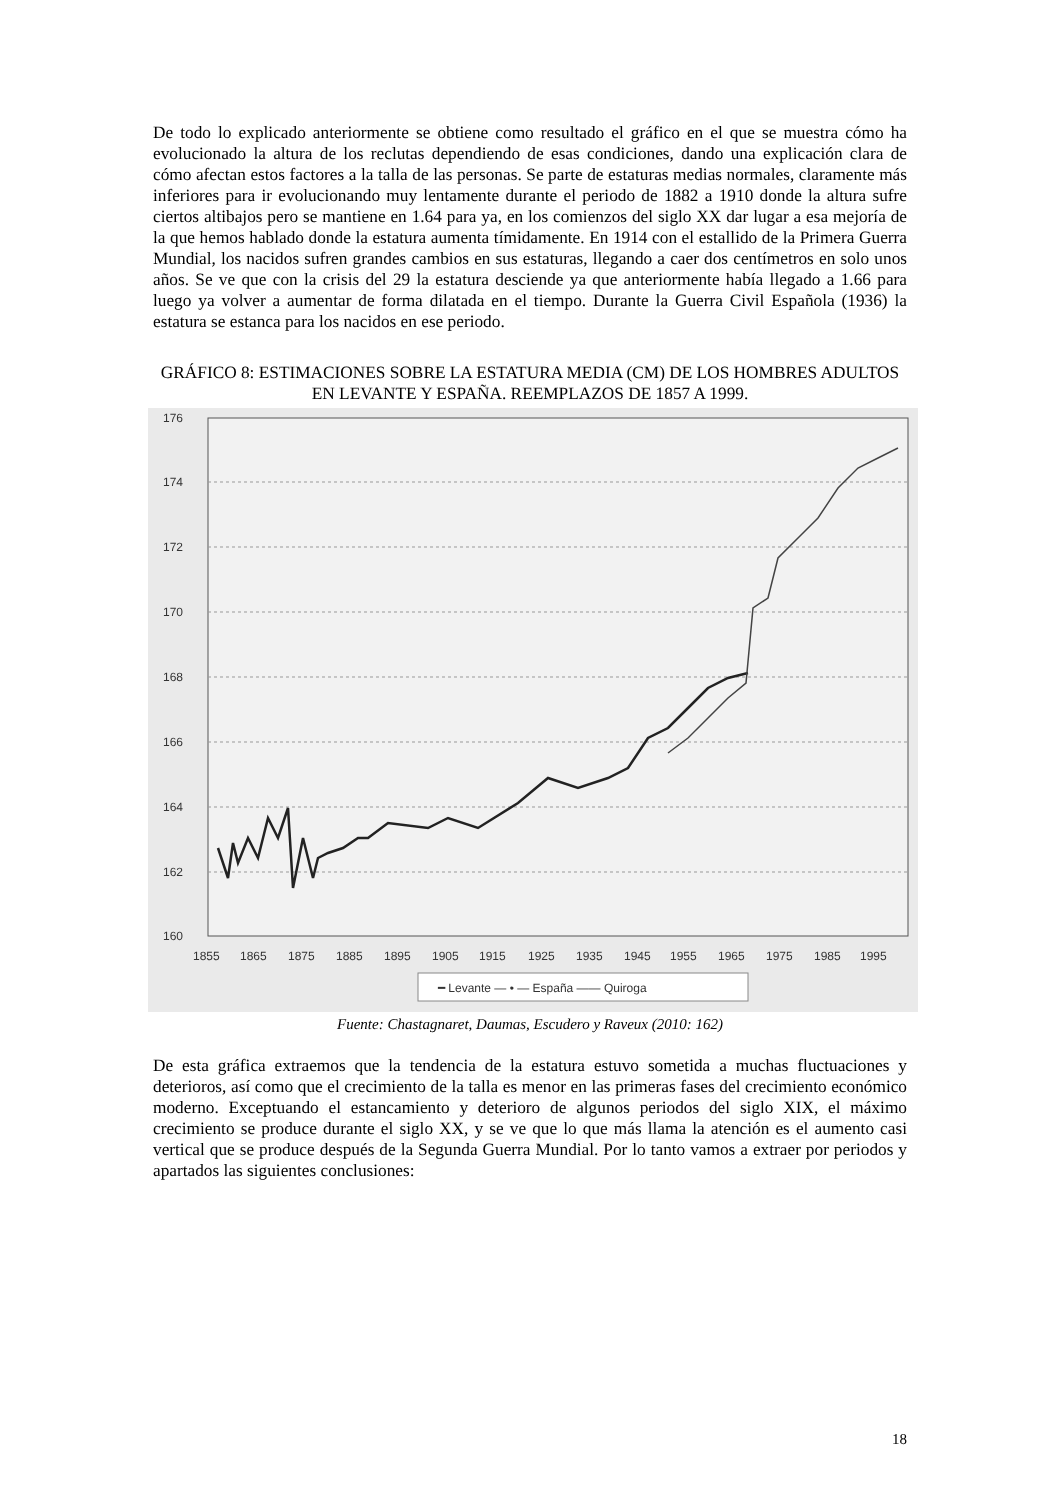De todo lo explicado anteriormente se obtiene como resultado el gráfico en el que se muestra cómo ha evolucionado la altura de los reclutas dependiendo de esas condiciones, dando una explicación clara de cómo afectan estos factores a la talla de las personas. Se parte de estaturas medias normales, claramente más inferiores para ir evolucionando muy lentamente durante el periodo de 1882 a 1910 donde la altura sufre ciertos altibajos pero se mantiene en 1.64 para ya, en los comienzos del siglo XX dar lugar a esa mejoría de la que hemos hablado donde la estatura aumenta tímidamente. En 1914 con el estallido de la Primera Guerra Mundial, los nacidos sufren grandes cambios en sus estaturas, llegando a caer dos centímetros en solo unos años. Se ve que con la crisis del 29 la estatura desciende ya que anteriormente había llegado a 1.66 para luego ya volver a aumentar de forma dilatada en el tiempo. Durante la Guerra Civil Española (1936) la estatura se estanca para los nacidos en ese periodo.
GRÁFICO 8: ESTIMACIONES SOBRE LA ESTATURA MEDIA (CM) DE LOS HOMBRES ADULTOS EN LEVANTE Y ESPAÑA. REEMPLAZOS DE 1857 A 1999.
176
174
172
170
168
166
164
162
160
1855
1865
1875
1885
1895
1905
1915
1925
1935
1945
1955
1965
1975
1985
1995
━ Levante — • — España —— Quiroga
Fuente: Chastagnaret, Daumas, Escudero y Raveux (2010: 162)
De esta gráfica extraemos que la tendencia de la estatura estuvo sometida a muchas fluctuaciones y deterioros, así como que el crecimiento de la talla es menor en las primeras fases del crecimiento económico moderno. Exceptuando el estancamiento y deterioro de algunos periodos del siglo XIX, el máximo crecimiento se produce durante el siglo XX, y se ve que lo que más llama la atención es el aumento casi vertical que se produce después de la Segunda Guerra Mundial. Por lo tanto vamos a extraer por periodos y apartados las siguientes conclusiones:
18